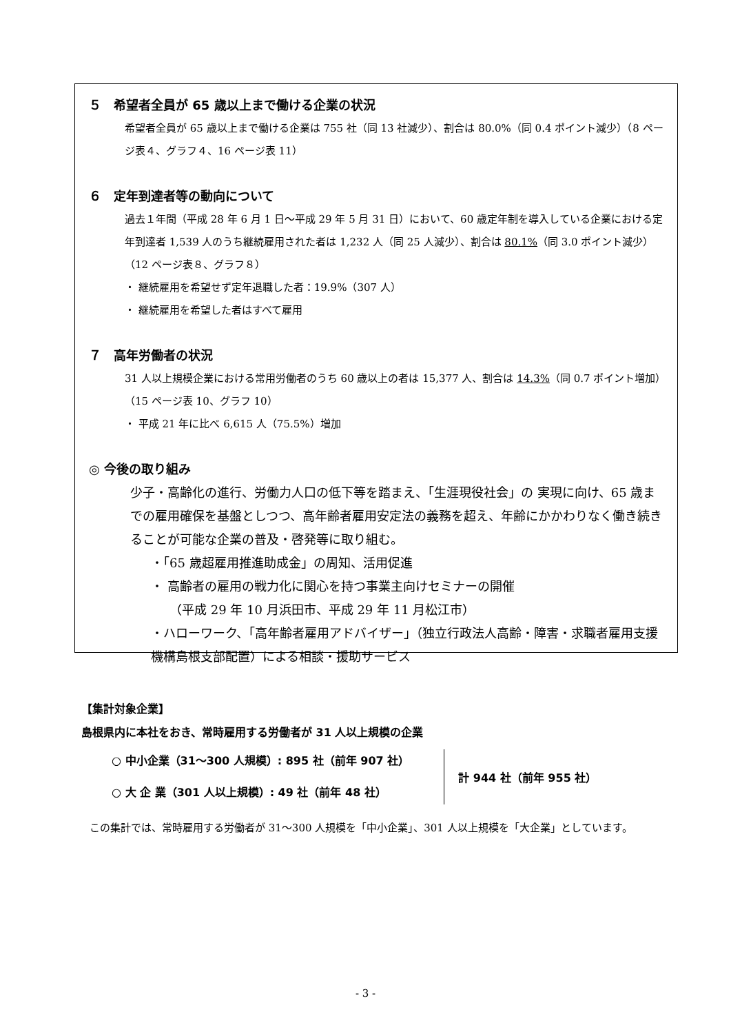５　希望者全員が 65 歳以上まで働ける企業の状況
希望者全員が 65 歳以上まで働ける企業は 755 社（同 13 社減少）、割合は 80.0%（同 0.4 ポイント減少）（8 ページ表４、グラフ４、16 ページ表 11）
６　定年到達者等の動向について
過去１年間（平成 28 年 6 月 1 日～平成 29 年 5 月 31 日）において、60 歳定年制を導入している企業における定年到達者 1,539 人のうち継続雇用された者は 1,232 人（同 25 人減少）、割合は 80.1%（同 3.0 ポイント減少）（12 ページ表８、グラフ８）
・ 継続雇用を希望せず定年退職した者：19.9%（307 人）
・ 継続雇用を希望した者はすべて雇用
７　高年労働者の状況
31 人以上規模企業における常用労働者のうち 60 歳以上の者は 15,377 人、割合は 14.3%（同 0.7 ポイント増加）（15 ページ表 10、グラフ 10）
・ 平成 21 年に比べ 6,615 人（75.5%）増加
◎ 今後の取り組み
少子・高齢化の進行、労働力人口の低下等を踏まえ、「生涯現役社会」の 実現に向け、65 歳までの雇用確保を基盤としつつ、高年齢者雇用安定法の義務を超え、年齢にかかわりなく働き続きることが可能な企業の普及・啓発等に取り組む。
・「65 歳超雇用推進助成金」の周知、活用促進
・ 高齢者の雇用の戦力化に関心を持つ事業主向けセミナーの開催
　　（平成 29 年 10 月浜田市、平成 29 年 11 月松江市）
・ハローワーク、「高年齢者雇用アドバイザー」（独立行政法人高齢・障害・求職者雇用支援機構島根支部配置）による相談・援助サービス
【集計対象企業】
島根県内に本社をおき、常時雇用する労働者が 31 人以上規模の企業
○ 中小企業（31～300 人規模）: 895 社（前年 907 社）
○ 大 企 業（301 人以上規模）: 49 社（前年 48 社）
計 944 社（前年 955 社）
　この集計では、常時雇用する労働者が 31～300 人規模を「中小企業」、301 人以上規模を「大企業」としています。
- 3 -